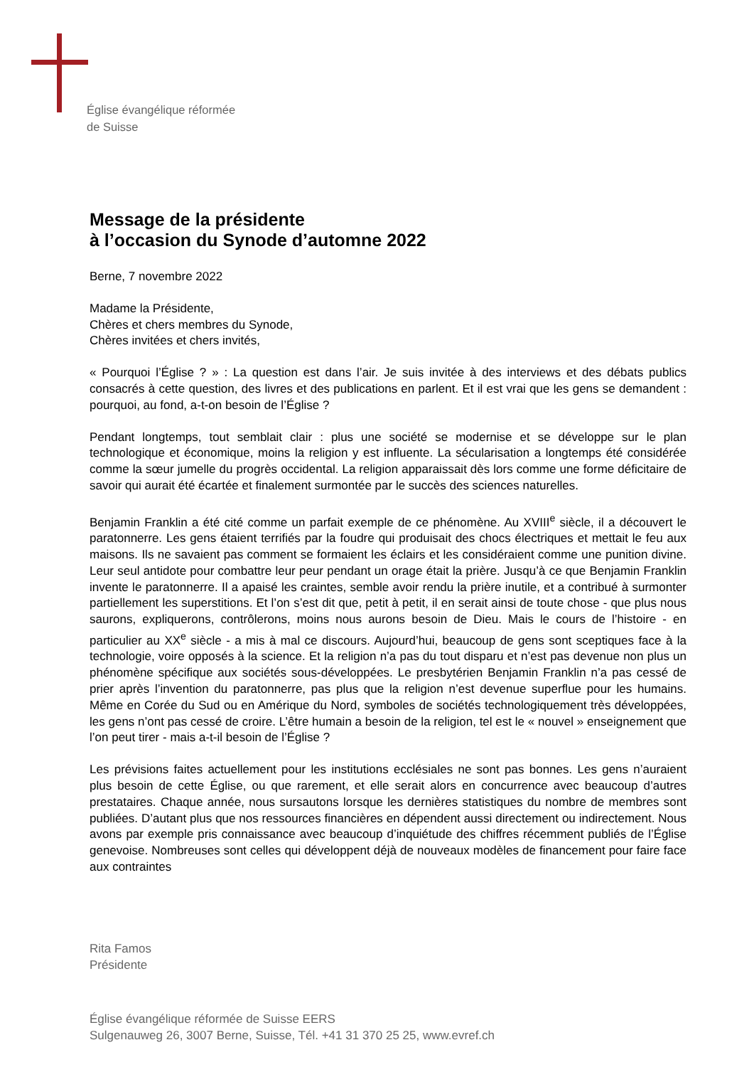Église évangélique réformée
de Suisse
Message de la présidente
à l’occasion du Synode d’automne 2022
Berne, 7 novembre 2022
Madame la Présidente,
Chères et chers membres du Synode,
Chères invitées et chers invités,
« Pourquoi l’Église ? » : La question est dans l’air. Je suis invitée à des interviews et des débats publics consacrés à cette question, des livres et des publications en parlent. Et il est vrai que les gens se demandent : pourquoi, au fond, a-t-on besoin de l’Église ?
Pendant longtemps, tout semblait clair : plus une société se modernise et se développe sur le plan technologique et économique, moins la religion y est influente. La sécularisation a longtemps été considérée comme la sœur jumelle du progrès occidental. La religion apparaissait dès lors comme une forme déficitaire de savoir qui aurait été écartée et finalement surmontée par le succès des sciences naturelles.
Benjamin Franklin a été cité comme un parfait exemple de ce phénomène. Au XVIII<sup>e</sup> siècle, il a découvert le paratonnerre. Les gens étaient terrifiés par la foudre qui produisait des chocs électriques et mettait le feu aux maisons. Ils ne savaient pas comment se formaient les éclairs et les considéraient comme une punition divine. Leur seul antidote pour combattre leur peur pendant un orage était la prière. Jusqu’à ce que Benjamin Franklin invente le paratonnerre. Il a apaisé les craintes, semble avoir rendu la prière inutile, et a contribué à surmonter partiellement les superstitions. Et l’on s’est dit que, petit à petit, il en serait ainsi de toute chose - que plus nous saurons, expliquerons, contrôlerons, moins nous aurons besoin de Dieu. Mais le cours de l’histoire - en particulier au XX<sup>e</sup> siècle - a mis à mal ce discours. Aujourd’hui, beaucoup de gens sont sceptiques face à la technologie, voire opposés à la science. Et la religion n’a pas du tout disparu et n’est pas devenue non plus un phénomène spécifique aux sociétés sous-développées. Le presbytérien Benjamin Franklin n’a pas cessé de prier après l’invention du paratonnerre, pas plus que la religion n’est devenue superflue pour les humains. Même en Corée du Sud ou en Amérique du Nord, symboles de sociétés technologiquement très développées, les gens n’ont pas cessé de croire. L’être humain a besoin de la religion, tel est le « nouvel » enseignement que l’on peut tirer - mais a-t-il besoin de l’Église ?
Les prévisions faites actuellement pour les institutions ecclésiales ne sont pas bonnes. Les gens n’auraient plus besoin de cette Église, ou que rarement, et elle serait alors en concurrence avec beaucoup d’autres prestataires. Chaque année, nous sursautons lorsque les dernières statistiques du nombre de membres sont publiées. D’autant plus que nos ressources financières en dépendent aussi directement ou indirectement. Nous avons par exemple pris connaissance avec beaucoup d’inquiétude des chiffres récemment publiés de l’Église genevoise. Nombreuses sont celles qui développent déjà de nouveaux modèles de financement pour faire face aux contraintes
Rita Famos
Présidente
Église évangélique réformée de Suisse EERS
Sulgenauweg 26, 3007 Berne, Suisse, Tél. +41 31 370 25 25, www.evref.ch